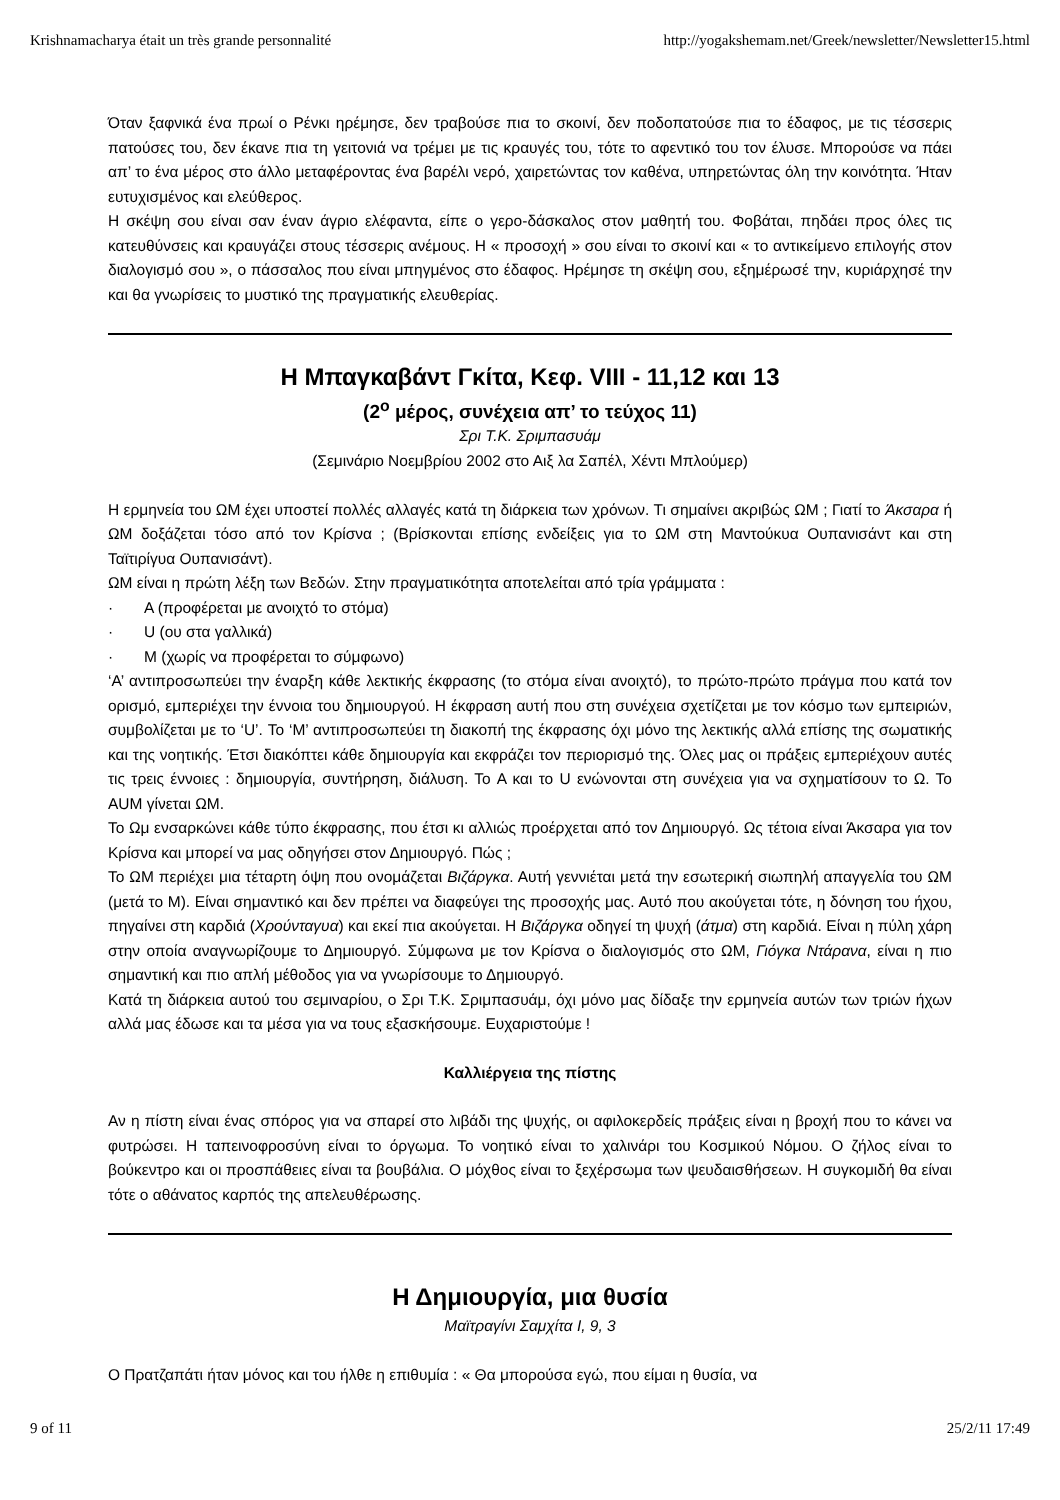Krishnamacharya était un très grande personnalité http://yogakshemam.net/Greek/newsletter/Newsletter15.html
Όταν ξαφνικά ένα πρωί ο Ρένκι ηρέμησε, δεν τραβούσε πια το σκοινί, δεν ποδοπατούσε πια το έδαφος, με τις τέσσερις πατούσες του, δεν έκανε πια τη γειτονιά να τρέμει με τις κραυγές του, τότε το αφεντικό του τον έλυσε. Μπορούσε να πάει απ’ το ένα μέρος στο άλλο μεταφέροντας ένα βαρέλι νερό, χαιρετώντας τον καθένα, υπηρετώντας όλη την κοινότητα. Ήταν ευτυχισμένος και ελεύθερος.
Η σκέψη σου είναι σαν έναν άγριο ελέφαντα, είπε ο γερο-δάσκαλος στον μαθητή του. Φοβάται, πηδάει προς όλες τις κατευθύνσεις και κραυγάζει στους τέσσερις ανέμους. Η « προσοχή » σου είναι το σκοινί και « το αντικείμενο επιλογής στον διαλογισμό σου », ο πάσσαλος που είναι μπηγμένος στο έδαφος. Ηρέμησε τη σκέψη σου, εξημέρωσέ την, κυριάρχησέ την και θα γνωρίσεις το μυστικό της πραγματικής ελευθερίας.
Η Μπαγκαβάντ Γκίτα, Κεφ. VIII - 11,12 και 13
(2<sup>ο</sup> μέρος, συνέχεια απ’ το τεύχος 11)
Σρι Τ.Κ. Σριμπασυάμ
(Σεμινάριο Νοεμβρίου 2002 στο Αιξ λα Σαπέλ, Χέντι Μπλούμερ)
Η ερμηνεία του ΩΜ έχει υποστεί πολλές αλλαγές κατά τη διάρκεια των χρόνων. Τι σημαίνει ακριβώς ΩΜ ; Γιατί το Άκσαρα ή ΩΜ δοξάζεται τόσο από τον Κρίσνα ; (Βρίσκονται επίσης ενδείξεις για το ΩΜ στη Μαντούκυα Ουπανισάντ και στη Ταϊτιρίγυα Ουπανισάντ).
ΩΜ είναι η πρώτη λέξη των Βεδών. Στην πραγματικότητα αποτελείται από τρία γράμματα :
· A (προφέρεται με ανοιχτό το στόμα)
· U (ου στα γαλλικά)
· M (χωρίς να προφέρεται το σύμφωνο)
‘A’ αντιπροσωπεύει την έναρξη κάθε λεκτικής έκφρασης (το στόμα είναι ανοιχτό), το πρώτο-πρώτο πράγμα που κατά τον ορισμό, εμπεριέχει την έννοια του δημιουργού. Η έκφραση αυτή που στη συνέχεια σχετίζεται με τον κόσμο των εμπειριών, συμβολίζεται με το ‘U’. Το ‘M’ αντιπροσωπεύει τη διακοπή της έκφρασης όχι μόνο της λεκτικής αλλά επίσης της σωματικής και της νοητικής. Έτσι διακόπτει κάθε δημιουργία και εκφράζει τον περιορισμό της. Όλες μας οι πράξεις εμπεριέχουν αυτές τις τρεις έννοιες : δημιουργία, συντήρηση, διάλυση. Το A και το U ενώνονται στη συνέχεια για να σχηματίσουν το Ω. Το AUM γίνεται ΩΜ.
Το Ωμ ενσαρκώνει κάθε τύπο έκφρασης, που έτσι κι αλλιώς προέρχεται από τον Δημιουργό. Ως τέτοια είναι Άκσαρα για τον Κρίσνα και μπορεί να μας οδηγήσει στον Δημιουργό. Πώς ;
Το ΩΜ περιέχει μια τέταρτη όψη που ονομάζεται Βιζάργκα. Αυτή γεννιέται μετά την εσωτερική σιωπηλή απαγγελία του ΩΜ (μετά το M). Είναι σημαντικό και δεν πρέπει να διαφεύγει της προσοχής μας. Αυτό που ακούγεται τότε, η δόνηση του ήχου, πηγαίνει στη καρδιά (Χρούνταγυα) και εκεί πια ακούγεται. Η Βιζάργκα οδηγεί τη ψυχή (άτμα) στη καρδιά. Είναι η πύλη χάρη στην οποία αναγνωρίζουμε το Δημιουργό. Σύμφωνα με τον Κρίσνα ο διαλογισμός στο ΩΜ, Γιόγκα Ντάρανα, είναι η πιο σημαντική και πιο απλή μέθοδος για να γνωρίσουμε το Δημιουργό.
Κατά τη διάρκεια αυτού του σεμιναρίου, ο Σρι Τ.Κ. Σριμπασυάμ, όχι μόνο μας δίδαξε την ερμηνεία αυτών των τριών ήχων αλλά μας έδωσε και τα μέσα για να τους εξασκήσουμε. Ευχαριστούμε !
Καλλιέργεια της πίστης
Αν η πίστη είναι ένας σπόρος για να σπαρεί στο λιβάδι της ψυχής, οι αφιλοκερδείς πράξεις είναι η βροχή που το κάνει να φυτρώσει. Η ταπεινοφροσύνη είναι το όργωμα. Το νοητικό είναι το χαλινάρι του Κοσμικού Νόμου. Ο ζήλος είναι το βούκεντρο και οι προσπάθειες είναι τα βουβάλια. Ο μόχθος είναι το ξεχέρσωμα των ψευδαισθήσεων. Η συγκομιδή θα είναι τότε ο αθάνατος καρπός της απελευθέρωσης.
Η Δημιουργία, μια θυσία
Μαϊτραγίνι Σαμχίτα I, 9, 3
Ο Πρατζαπάτι ήταν μόνος και του ήλθε η επιθυμία : « Θα μπορούσα εγώ, που είμαι η θυσία, να
9 of 11 25/2/11 17:49